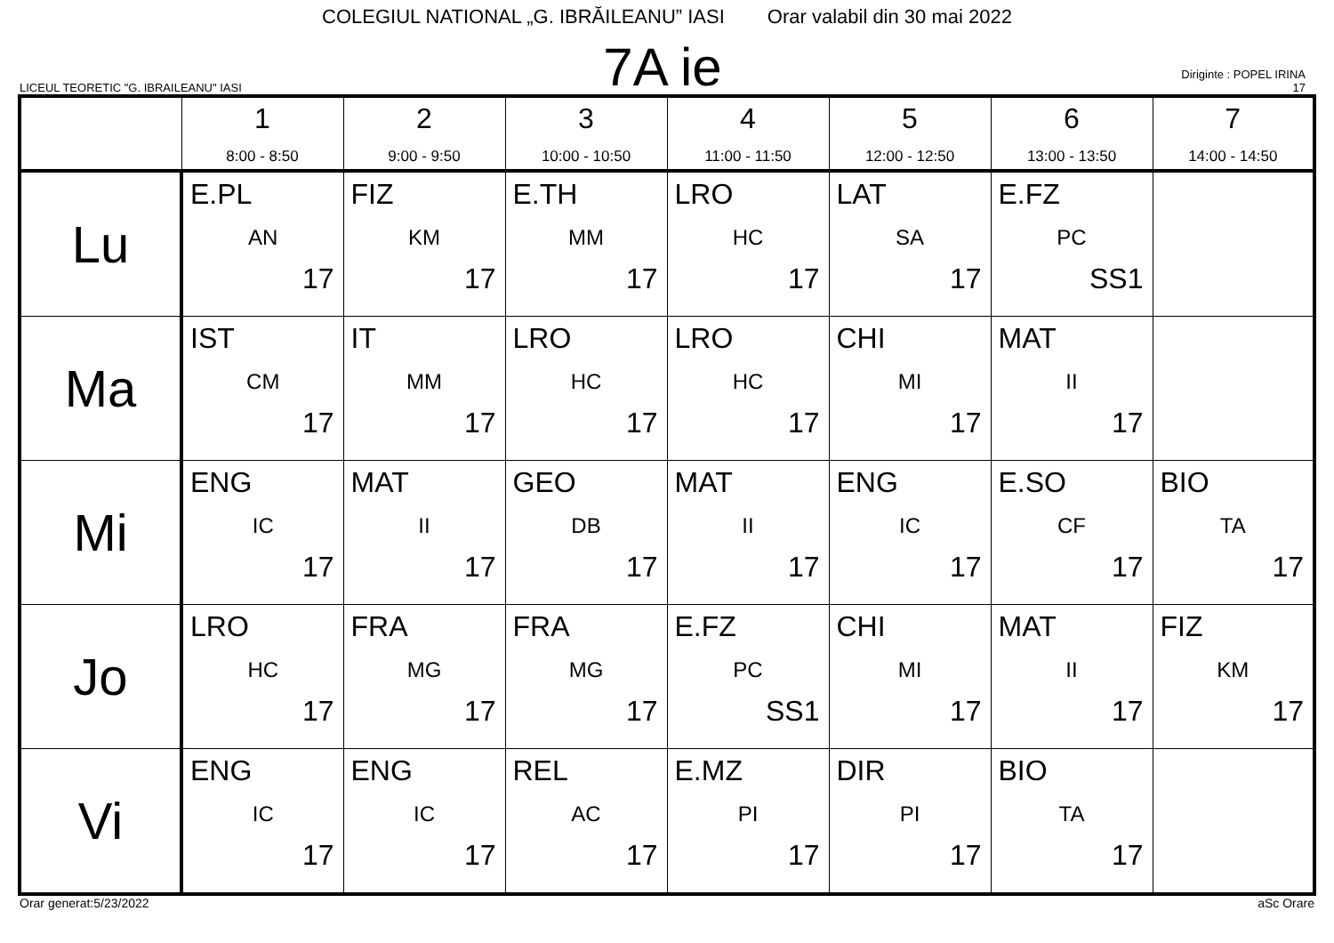COLEGIUL NATIONAL „G. IBRĂILEANU” IASI Orar valabil din 30 mai 2022
LICEUL TEORETIC "G. IBRAILEANU" IASI
7A ie
Diriginte : POPEL IRINA
17
| | 1 8:00 - 8:50 | 2 9:00 - 9:50 | 3 10:00 - 10:50 | 4 11:00 - 11:50 | 5 12:00 - 12:50 | 6 13:00 - 13:50 | 7 14:00 - 14:50 |
| --- | --- | --- | --- | --- | --- | --- | --- |
| Lu | E.PL AN 17 | FIZ KM 17 | E.TH MM 17 | LRO HC 17 | LAT SA 17 | E.FZ PC SS1 | |
| Ma | IST CM 17 | IT MM 17 | LRO HC 17 | LRO HC 17 | CHI MI 17 | MAT II 17 | |
| Mi | ENG IC 17 | MAT II 17 | GEO DB 17 | MAT II 17 | ENG IC 17 | E.SO CF 17 | BIO TA 17 |
| Jo | LRO HC 17 | FRA MG 17 | FRA MG 17 | E.FZ PC SS1 | CHI MI 17 | MAT II 17 | FIZ KM 17 |
| Vi | ENG IC 17 | ENG IC 17 | REL AC 17 | E.MZ PI 17 | DIR PI 17 | BIO TA 17 | |
Orar generat:5/23/2022 aSc Orare